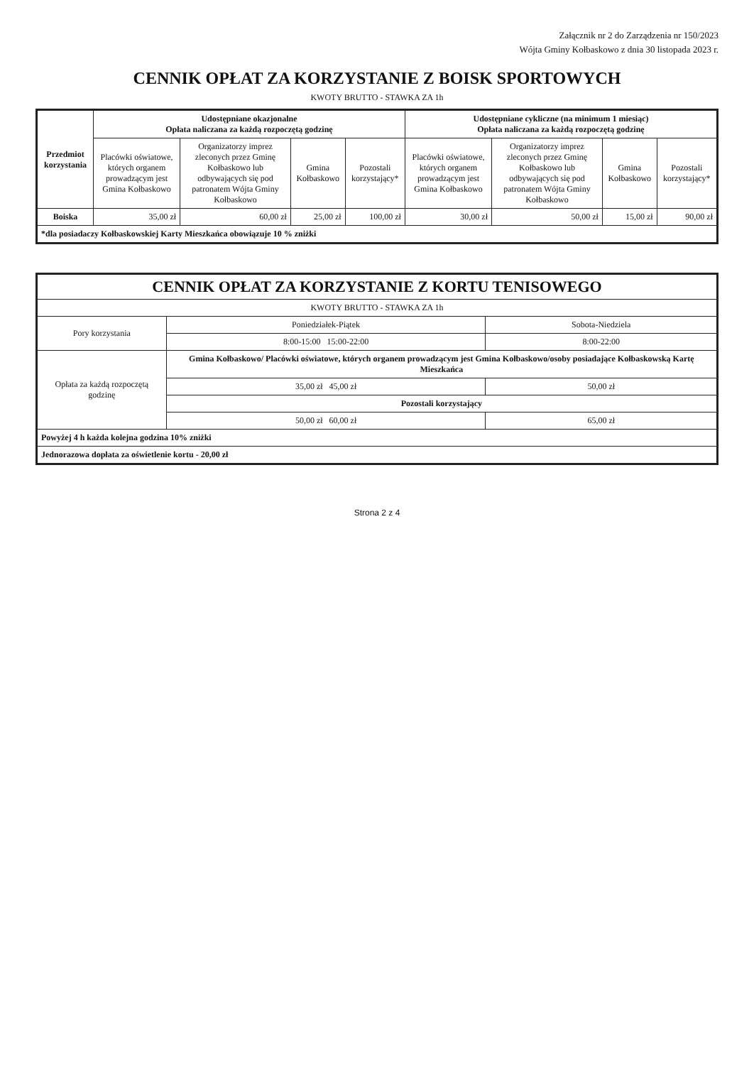Załącznik nr 2 do Zarządzenia nr 150/2023
Wójta Gminy Kołbaskowo z dnia 30 listopada 2023 r.
CENNIK OPŁAT ZA KORZYSTANIE Z BOISK SPORTOWYCH
KWOTY BRUTTO - STAWKA ZA 1h
| Przedmiot korzystania | Udostępniane okazjonalne Opłata naliczana za każdą rozpoczętą godzinę | | | | Udostępniane cykliczne (na minimum 1 miesiąc) Opłata naliczana za każdą rozpoczętą godzinę | | | |
| --- | --- | --- | --- | --- | --- | --- | --- | --- |
| | Placówki oświatowe, których organem prowadzącym jest Gmina Kołbaskowo | Organizatorzy imprez zleconych przez Gminę Kołbaskowo lub odbywających się pod patronatem Wójta Gminy Kołbaskowo | Gmina Kołbaskowo | Pozostali korzystający* | Placówki oświatowe, których organem prowadzącym jest Gmina Kołbaskowo | Organizatorzy imprez zleconych przez Gminę Kołbaskowo lub odbywających się pod patronatem Wójta Gminy Kołbaskowo | Gmina Kołbaskowo | Pozostali korzystający* |
| Boiska | 35,00 zł | 60,00 zł | 25,00 zł | 100,00 zł | 30,00 zł | 50,00 zł | 15,00 zł | 90,00 zł |
| *dla posiadaczy Kołbaskowskiej Karty Mieszkańca obowiązuje 10 % zniżki | | | | | | | | |
| CENNIK OPŁAT ZA KORZYSTANIE Z KORTU TENISOWEGO | | |
| --- | --- | --- |
| KWOTY BRUTTO - STAWKA ZA 1h | | |
| Pory korzystania | Poniedziałek-Piątek | Sobota-Niedziela |
| | 8:00-15:00 15:00-22:00 | 8:00-22:00 |
| Opłata za każdą rozpoczętą godzinę | Gmina Kołbaskowo/ Placówki oświatowe, których organem prowadzącym jest Gmina Kołbaskowo/osoby posiadające Kołbaskowską Kartę Mieszkańca | |
| | 35,00 zł 45,00 zł | 50,00 zł |
| | Pozostali korzystający | |
| | 50,00 zł 60,00 zł | 65,00 zł |
| Powyżej 4 h każda kolejna godzina 10% zniżki | | |
| Jednorazowa dopłata za oświetlenie kortu - 20,00 zł | | |
Strona 2 z 4